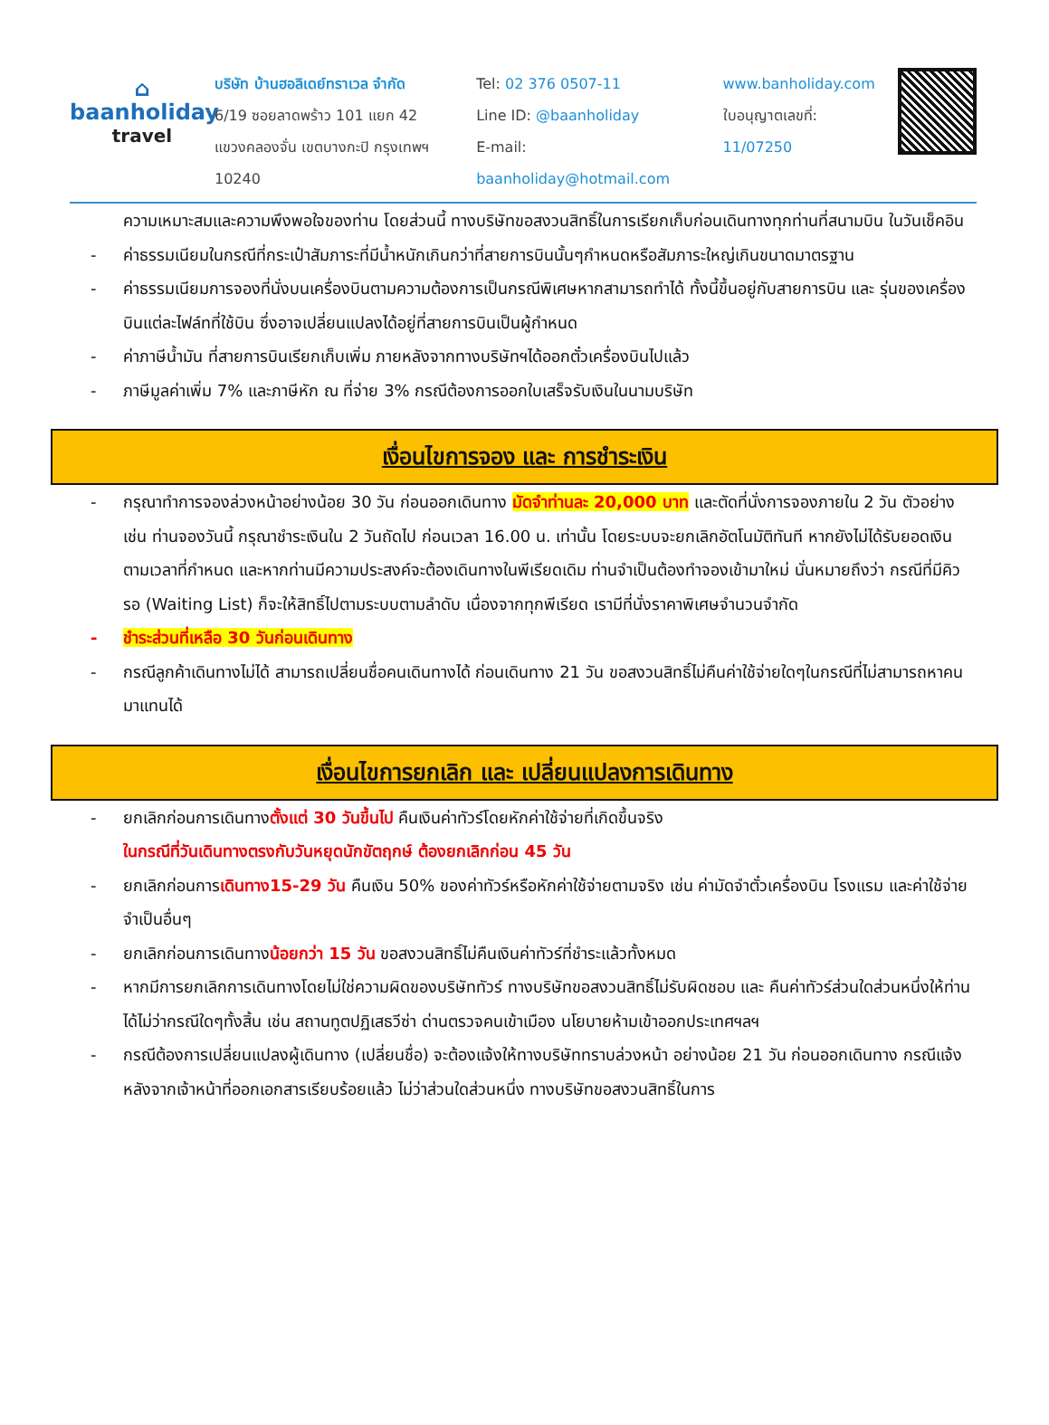⌂
baanholiday
travel
บริษัท บ้านฮอลิเดย์ทราเวล จำกัด
6/19 ซอยลาดพร้าว 101 แยก 42
แขวงคลองจั่น เขตบางกะปิ กรุงเทพฯ 10240
Tel: 02 376 0507-11
Line ID: @baanholiday
E-mail: baanholiday@hotmail.com
www.banholiday.com
ใบอนุญาตเลขที่: 11/07250
ความเหมาะสมและความพึงพอใจของท่าน โดยส่วนนี้ ทางบริษัทขอสงวนสิทธิ์ในการเรียกเก็บก่อนเดินทางทุกท่านที่สนามบิน ในวันเช็คอิน
- ค่าธรรมเนียมในกรณีที่กระเป๋าสัมภาระที่มีน้ำหนักเกินกว่าที่สายการบินนั้นๆกำหนดหรือสัมภาระใหญ่เกินขนาดมาตรฐาน
- ค่าธรรมเนียมการจองที่นั่งบนเครื่องบินตามความต้องการเป็นกรณีพิเศษหากสามารถทำได้ ทั้งนี้ขึ้นอยู่กับสายการบิน และ รุ่นของเครื่องบินแต่ละไฟล์ทที่ใช้บิน ซึ่งอาจเปลี่ยนแปลงได้อยู่ที่สายการบินเป็นผู้กำหนด
- ค่าภาษีน้ำมัน ที่สายการบินเรียกเก็บเพิ่ม ภายหลังจากทางบริษัทฯได้ออกตั๋วเครื่องบินไปแล้ว
- ภาษีมูลค่าเพิ่ม 7% และภาษีหัก ณ ที่จ่าย 3% กรณีต้องการออกใบเสร็จรับเงินในนามบริษัท
เงื่อนไขการจอง และ การชำระเงิน
- กรุณาทำการจองล่วงหน้าอย่างน้อย 30 วัน ก่อนออกเดินทาง มัดจำท่านละ 20,000 บาท และตัดที่นั่งการจองภายใน 2 วัน ตัวอย่างเช่น ท่านจองวันนี้ กรุณาชำระเงินใน 2 วันถัดไป ก่อนเวลา 16.00 น. เท่านั้น โดยระบบจะยกเลิกอัตโนมัติทันที หากยังไม่ได้รับยอดเงินตามเวลาที่กำหนด และหากท่านมีความประสงค์จะต้องเดินทางในพีเรียดเดิม ท่านจำเป็นต้องทำจองเข้ามาใหม่ นั่นหมายถึงว่า กรณีที่มีคิวรอ (Waiting List) ก็จะให้สิทธิ์ไปตามระบบตามลำดับ เนื่องจากทุกพีเรียด เรามีที่นั่งราคาพิเศษจำนวนจำกัด
- ชำระส่วนที่เหลือ 30 วันก่อนเดินทาง
- กรณีลูกค้าเดินทางไม่ได้ สามารถเปลี่ยนชื่อคนเดินทางได้ ก่อนเดินทาง 21 วัน ขอสงวนสิทธิ์ไม่คืนค่าใช้จ่ายใดๆในกรณีที่ไม่สามารถหาคนมาแทนได้
เงื่อนไขการยกเลิก และ เปลี่ยนแปลงการเดินทาง
- ยกเลิกก่อนการเดินทางตั้งแต่ 30 วันขึ้นไป คืนเงินค่าทัวร์โดยหักค่าใช้จ่ายที่เกิดขึ้นจริง
ในกรณีที่วันเดินทางตรงกับวันหยุดนักขัตฤกษ์ ต้องยกเลิกก่อน 45 วัน
- ยกเลิกก่อนการเดินทาง15-29 วัน คืนเงิน 50% ของค่าทัวร์หรือหักค่าใช้จ่ายตามจริง เช่น ค่ามัดจำตั๋วเครื่องบิน โรงแรม และค่าใช้จ่ายจำเป็นอื่นๆ
- ยกเลิกก่อนการเดินทางน้อยกว่า 15 วัน ขอสงวนสิทธิ์ไม่คืนเงินค่าทัวร์ที่ชำระแล้วทั้งหมด
- หากมีการยกเลิกการเดินทางโดยไม่ใช่ความผิดของบริษัททัวร์ ทางบริษัทขอสงวนสิทธิ์ไม่รับผิดชอบ และ คืนค่าทัวร์ส่วนใดส่วนหนึ่งให้ท่านได้ไม่ว่ากรณีใดๆทั้งสิ้น เช่น สถานทูตปฏิเสธวีซ่า ด่านตรวจคนเข้าเมือง นโยบายห้ามเข้าออกประเทศฯลฯ
- กรณีต้องการเปลี่ยนแปลงผู้เดินทาง (เปลี่ยนชื่อ) จะต้องแจ้งให้ทางบริษัททราบล่วงหน้า อย่างน้อย 21 วัน ก่อนออกเดินทาง กรณีแจ้งหลังจากเจ้าหน้าที่ออกเอกสารเรียบร้อยแล้ว ไม่ว่าส่วนใดส่วนหนึ่ง ทางบริษัทขอสงวนสิทธิ์ในการ